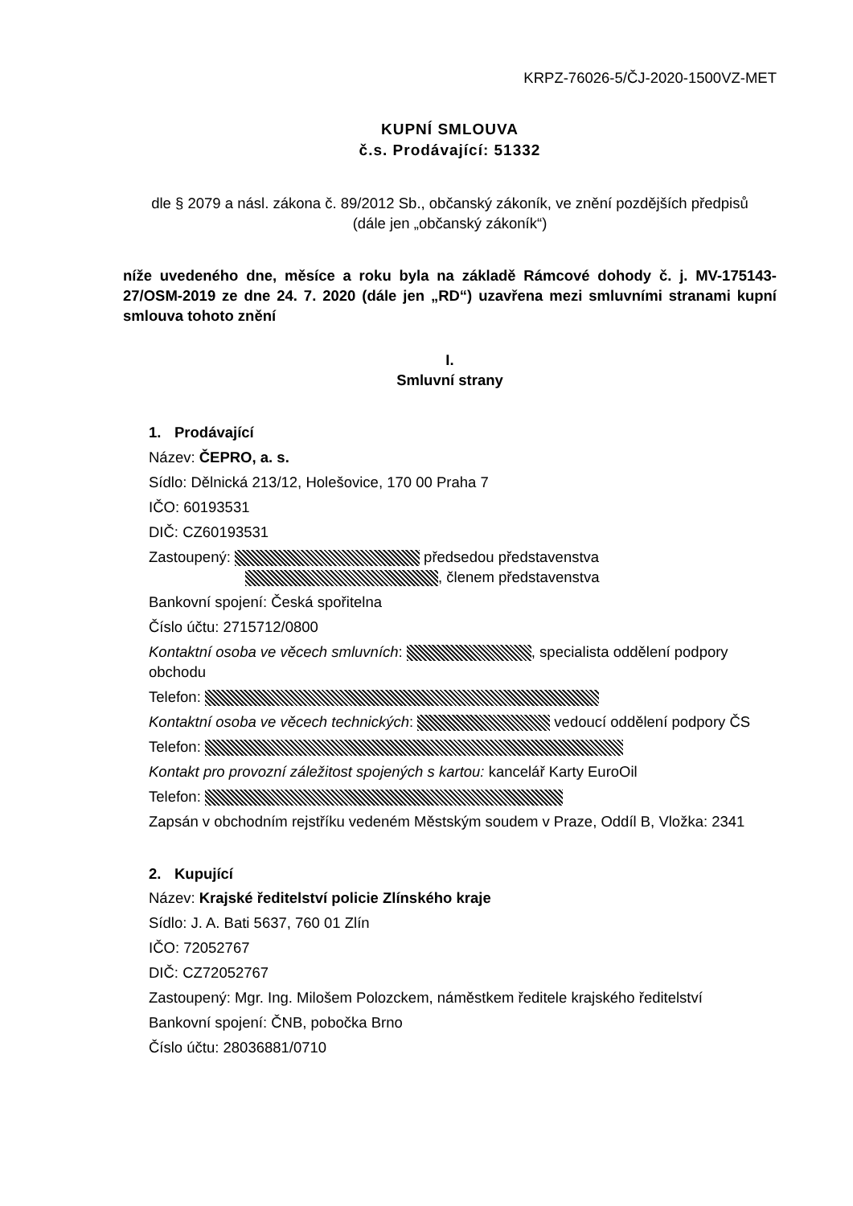KRPZ-76026-5/ČJ-2020-1500VZ-MET
KUPNÍ SMLOUVA
č.s. Prodávající: 51332
dle § 2079 a násl. zákona č. 89/2012 Sb., občanský zákoník, ve znění pozdějších předpisů
(dále jen „občanský zákoník“)
níže uvedeného dne, měsíce a roku byla na základě Rámcové dohody č. j. MV-175143-27/OSM-2019 ze dne 24. 7. 2020 (dále jen „RD“) uzavřena mezi smluvními stranami kupní smlouva tohoto znění
I.
Smluvní strany
1. Prodávající
Název: ČEPRO, a. s.
Sídlo: Dělnická 213/12, Holešovice, 170 00 Praha 7
IČO: 60193531
DIČ: CZ60193531
Zastoupený: předsedou představenstva
, členem představenstva
Bankovní spojení: Česká spořitelna
Číslo účtu: 2715712/0800
Kontaktní osoba ve věcech smluvních: , specialista oddělení podpory obchodu
Telefon:
Kontaktní osoba ve věcech technických: vedoucí oddělení podpory ČS
Telefon:
Kontakt pro provozní záležitost spojených s kartou: kancelář Karty EuroOil
Telefon:
Zapsán v obchodním rejstříku vedeném Městským soudem v Praze, Oddíl B, Vložka: 2341
2. Kupující
Název: Krajské ředitelství policie Zlínského kraje
Sídlo: J. A. Bati 5637, 760 01 Zlín
IČO: 72052767
DIČ: CZ72052767
Zastoupený: Mgr. Ing. Milošem Polozckem, náměstkem ředitele krajského ředitelství
Bankovní spojení: ČNB, pobočka Brno
Číslo účtu: 28036881/0710